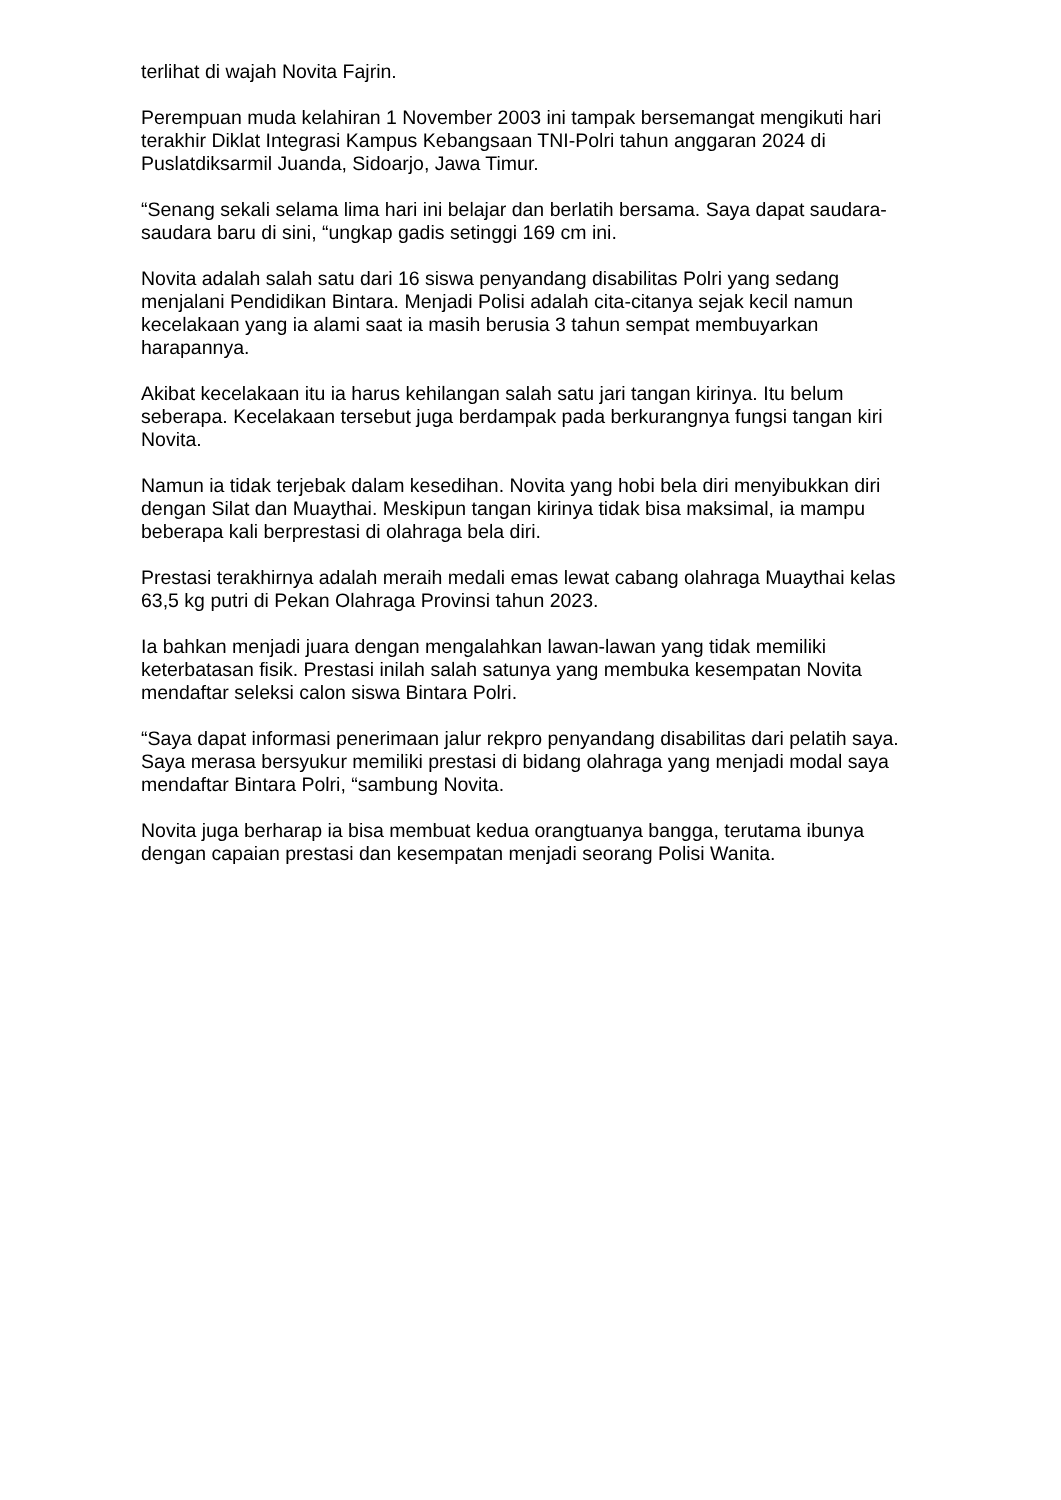terlihat di wajah Novita Fajrin.
Perempuan muda kelahiran 1 November 2003 ini tampak bersemangat mengikuti hari terakhir Diklat Integrasi Kampus Kebangsaan TNI-Polri tahun anggaran 2024 di Puslatdiksarmil Juanda, Sidoarjo, Jawa Timur.
“Senang sekali selama lima hari ini belajar dan berlatih bersama. Saya dapat saudara-saudara baru di sini, “ungkap gadis setinggi 169 cm ini.
Novita adalah salah satu dari 16 siswa penyandang disabilitas Polri yang sedang menjalani Pendidikan Bintara. Menjadi Polisi adalah cita-citanya sejak kecil namun kecelakaan yang ia alami saat ia masih berusia 3 tahun sempat membuyarkan harapannya.
Akibat kecelakaan itu ia harus kehilangan salah satu jari tangan kirinya. Itu belum seberapa. Kecelakaan tersebut juga berdampak pada berkurangnya fungsi tangan kiri Novita.
Namun ia tidak terjebak dalam kesedihan. Novita yang hobi bela diri menyibukkan diri dengan Silat dan Muaythai. Meskipun tangan kirinya tidak bisa maksimal, ia mampu beberapa kali berprestasi di olahraga bela diri.
Prestasi terakhirnya adalah meraih medali emas lewat cabang olahraga Muaythai kelas 63,5 kg putri di Pekan Olahraga Provinsi tahun 2023.
Ia bahkan menjadi juara dengan mengalahkan lawan-lawan yang tidak memiliki keterbatasan fisik. Prestasi inilah salah satunya yang membuka kesempatan Novita mendaftar seleksi calon siswa Bintara Polri.
“Saya dapat informasi penerimaan jalur rekpro penyandang disabilitas dari pelatih saya. Saya merasa bersyukur memiliki prestasi di bidang olahraga yang menjadi modal saya mendaftar Bintara Polri, “sambung Novita.
Novita juga berharap ia bisa membuat kedua orangtuanya bangga, terutama ibunya dengan capaian prestasi dan kesempatan menjadi seorang Polisi Wanita.